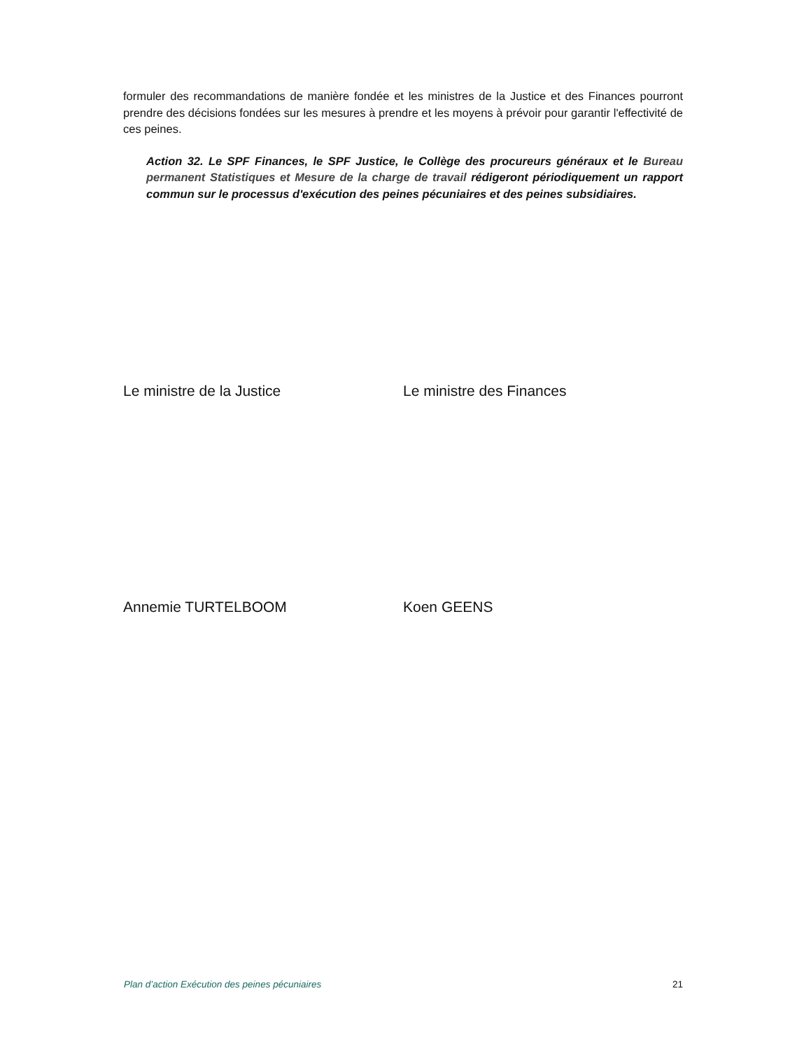formuler des recommandations de manière fondée et les ministres de la Justice et des Finances pourront prendre des décisions fondées sur les mesures à prendre et les moyens à prévoir pour garantir l'effectivité de ces peines.
Action 32. Le SPF Finances, le SPF Justice, le Collège des procureurs généraux et le Bureau permanent Statistiques et Mesure de la charge de travail rédigeront périodiquement un rapport commun sur le processus d'exécution des peines pécuniaires et des peines subsidiaires.
Le ministre de la Justice Le ministre des Finances
Annemie TURTELBOOM Koen GEENS
Plan d’action Exécution des peines pécuniaires 21